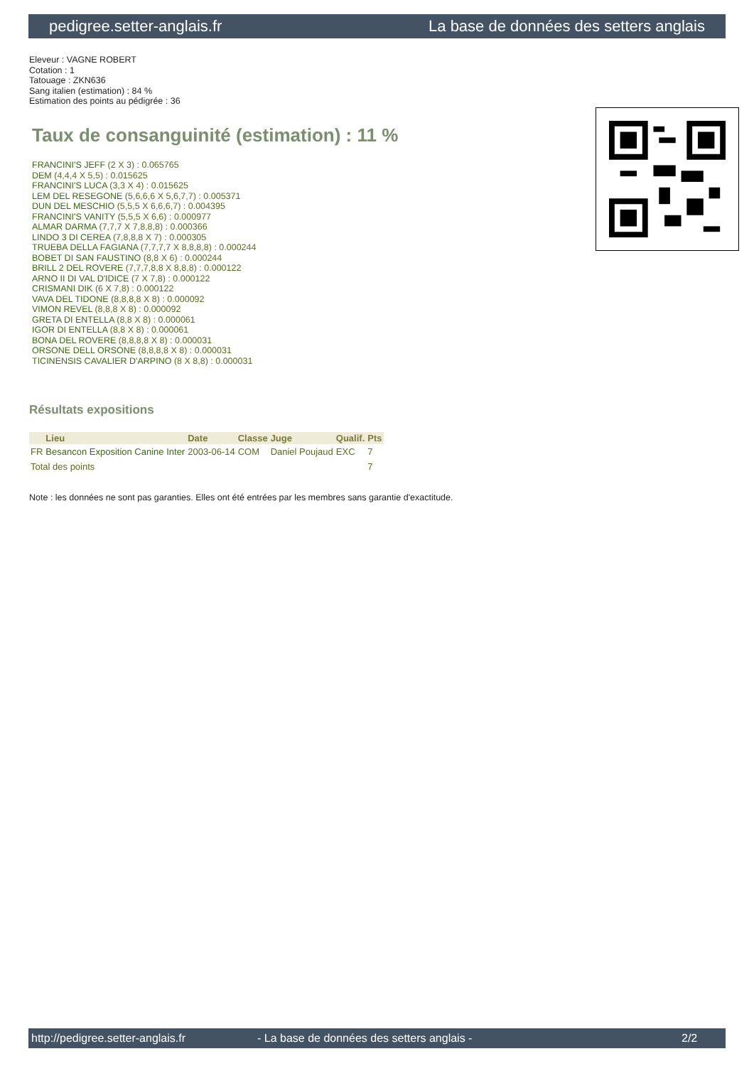pedigree.setter-anglais.fr La base de données des setters anglais
Eleveur : VAGNE ROBERT
Cotation : 1
Tatouage : ZKN636
Sang italien (estimation) : 84 %
Estimation des points au pédigrée : 36
Taux de consanguinité (estimation) : 11 %
FRANCINI'S JEFF (2 X 3) : 0.065765
DEM (4,4,4 X 5,5) : 0.015625
FRANCINI'S LUCA (3,3 X 4) : 0.015625
LEM DEL RESEGONE (5,6,6,6 X 5,6,7,7) : 0.005371
DUN DEL MESCHIO (5,5,5 X 6,6,6,7) : 0.004395
FRANCINI'S VANITY (5,5,5 X 6,6) : 0.000977
ALMAR DARMA (7,7,7 X 7,8,8,8) : 0.000366
LINDO 3 DI CEREA (7,8,8,8 X 7) : 0.000305
TRUEBA DELLA FAGIANA (7,7,7,7 X 8,8,8,8) : 0.000244
BOBET DI SAN FAUSTINO (8,8 X 6) : 0.000244
BRILL 2 DEL ROVERE (7,7,7,8,8 X 8,8,8) : 0.000122
ARNO II DI VAL D'IDICE (7 X 7,8) : 0.000122
CRISMANI DIK (6 X 7,8) : 0.000122
VAVA DEL TIDONE (8,8,8,8 X 8) : 0.000092
VIMON REVEL (8,8,8 X 8) : 0.000092
GRETA DI ENTELLA (8,8 X 8) : 0.000061
IGOR DI ENTELLA (8,8 X 8) : 0.000061
BONA DEL ROVERE (8,8,8,8 X 8) : 0.000031
ORSONE DELL ORSONE (8,8,8,8 X 8) : 0.000031
TICINENSIS CAVALIER D'ARPINO (8 X 8,8) : 0.000031
Résultats expositions
| | Lieu | Date | Classe | Juge | Qualif. | Pts |
| --- | --- | --- | --- | --- | --- | --- |
| FR | Besancon Exposition Canine Inter | 2003-06-14 | COM | Daniel Poujaud | EXC | 7 |
| Total des points | | | | | | 7 |
Note : les données ne sont pas garanties. Elles ont été entrées par les membres sans garantie d'exactitude.
http://pedigree.setter-anglais.fr - La base de données des setters anglais - 2/2